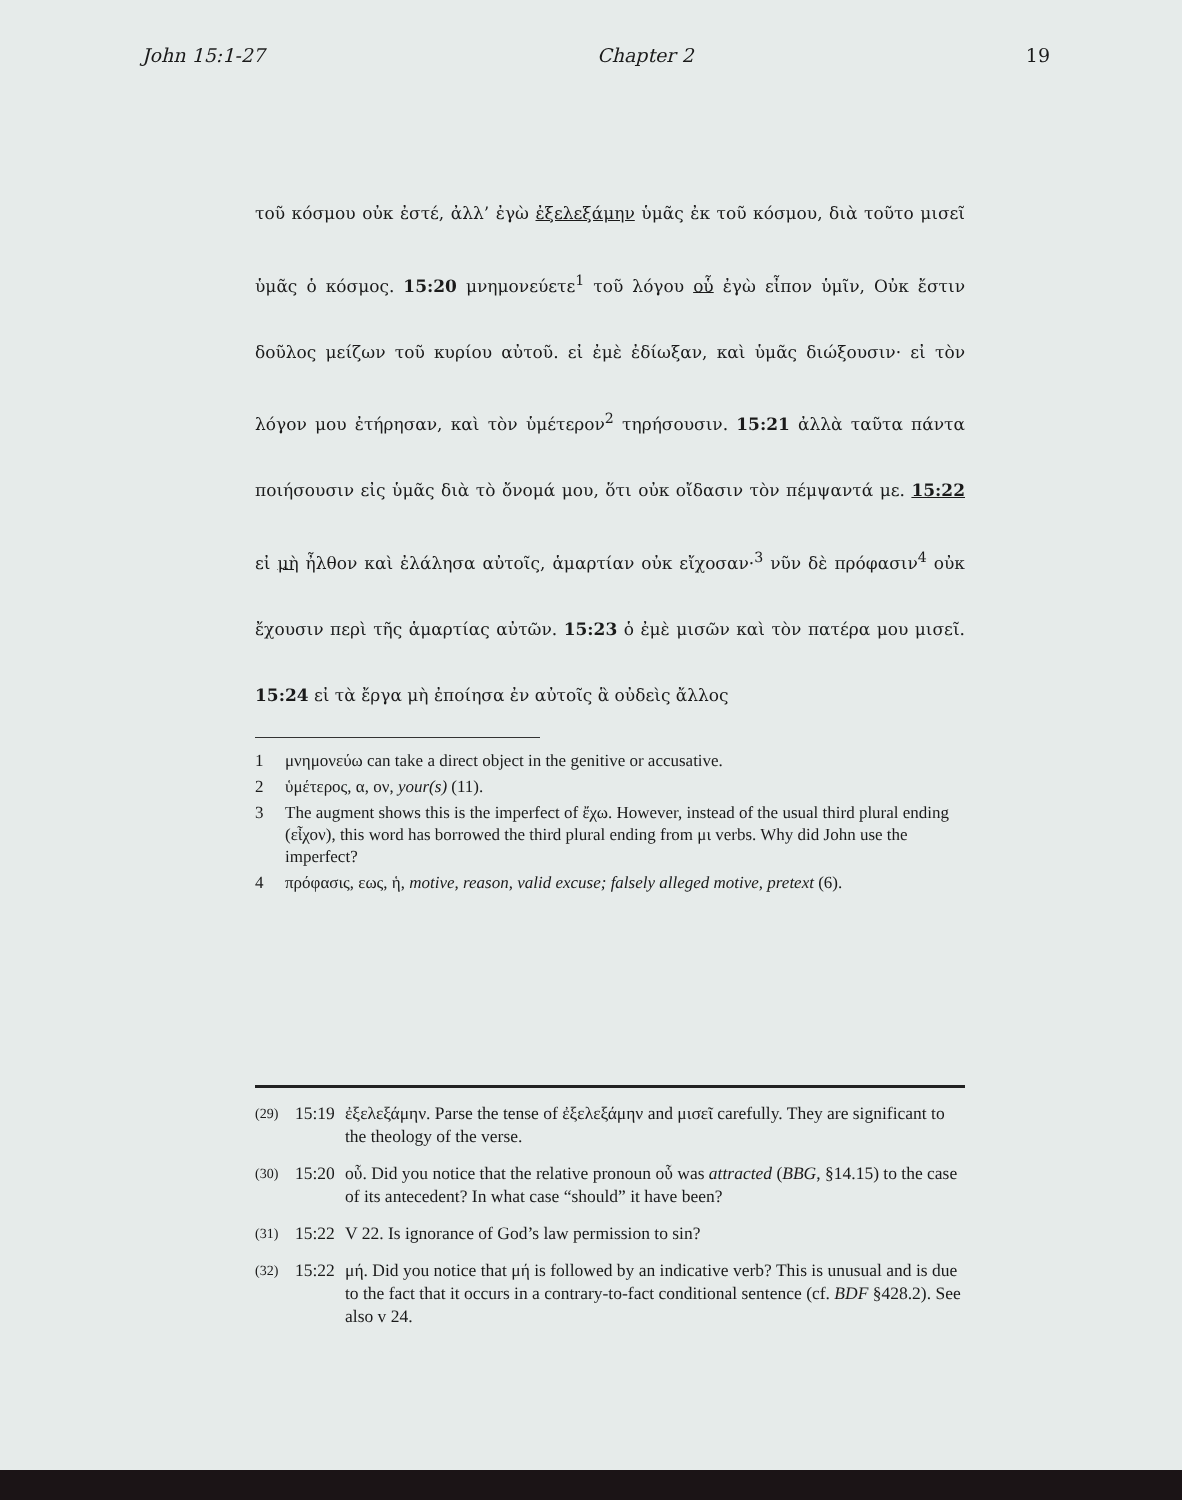John 15:1-27 Chapter 2 19
τοῦ κόσμου οὐκ ἐστέ, ἀλλ’ ἐγὼ ἐξελεξάμην ὑμᾶς ἐκ τοῦ κόσμου, διὰ τοῦτο μισεῖ ὑμᾶς ὁ κόσμος. 15:20 μνημονεύετε<sup>1</sup> τοῦ λόγου οὗ ἐγὼ εἶπον ὑμῖν, Οὐκ ἔστιν δοῦλος μείζων τοῦ κυρίου αὐτοῦ. εἰ ἐμὲ ἐδίωξαν, καὶ ὑμᾶς διώξουσιν· εἰ τὸν λόγον μου ἐτήρησαν, καὶ τὸν ὑμέτερον<sup>2</sup> τηρήσουσιν. 15:21 ἀλλὰ ταῦτα πάντα ποιήσουσιν εἰς ὑμᾶς διὰ τὸ ὄνομά μου, ὅτι οὐκ οἴδασιν τὸν πέμψαντά με. 15:22 εἰ μὴ ἦλθον καὶ ἐλάλησα αὐτοῖς, ἁμαρτίαν οὐκ εἴχοσαν·<sup>3</sup> νῦν δὲ πρόφασιν<sup>4</sup> οὐκ ἔχουσιν περὶ τῆς ἁμαρτίας αὐτῶν. 15:23 ὁ ἐμὲ μισῶν καὶ τὸν πατέρα μου μισεῖ. 15:24 εἰ τὰ ἔργα μὴ ἐποίησα ἐν αὐτοῖς ἃ οὐδεὶς ἄλλος
1 μνημονεύω can take a direct object in the genitive or accusative.
2 ὑμέτερος, α, ον, your(s) (11).
3 The augment shows this is the imperfect of ἔχω. However, instead of the usual third plural ending (εἶχον), this word has borrowed the third plural ending from μι verbs. Why did John use the imperfect?
4 πρόφασις, εως, ἡ, motive, reason, valid excuse; falsely alleged motive, pretext (6).
(29) 15:19 ἐξελεξάμην. Parse the tense of ἐξελεξάμην and μισεῖ carefully. They are significant to the theology of the verse.
(30) 15:20 οὗ. Did you notice that the relative pronoun οὗ was attracted (BBG, §14.15) to the case of its antecedent? In what case “should” it have been?
(31) 15:22 V 22. Is ignorance of God’s law permission to sin?
(32) 15:22 μή. Did you notice that μή is followed by an indicative verb? This is unusual and is due to the fact that it occurs in a contrary-to-fact conditional sentence (cf. BDF §428.2). See also v 24.